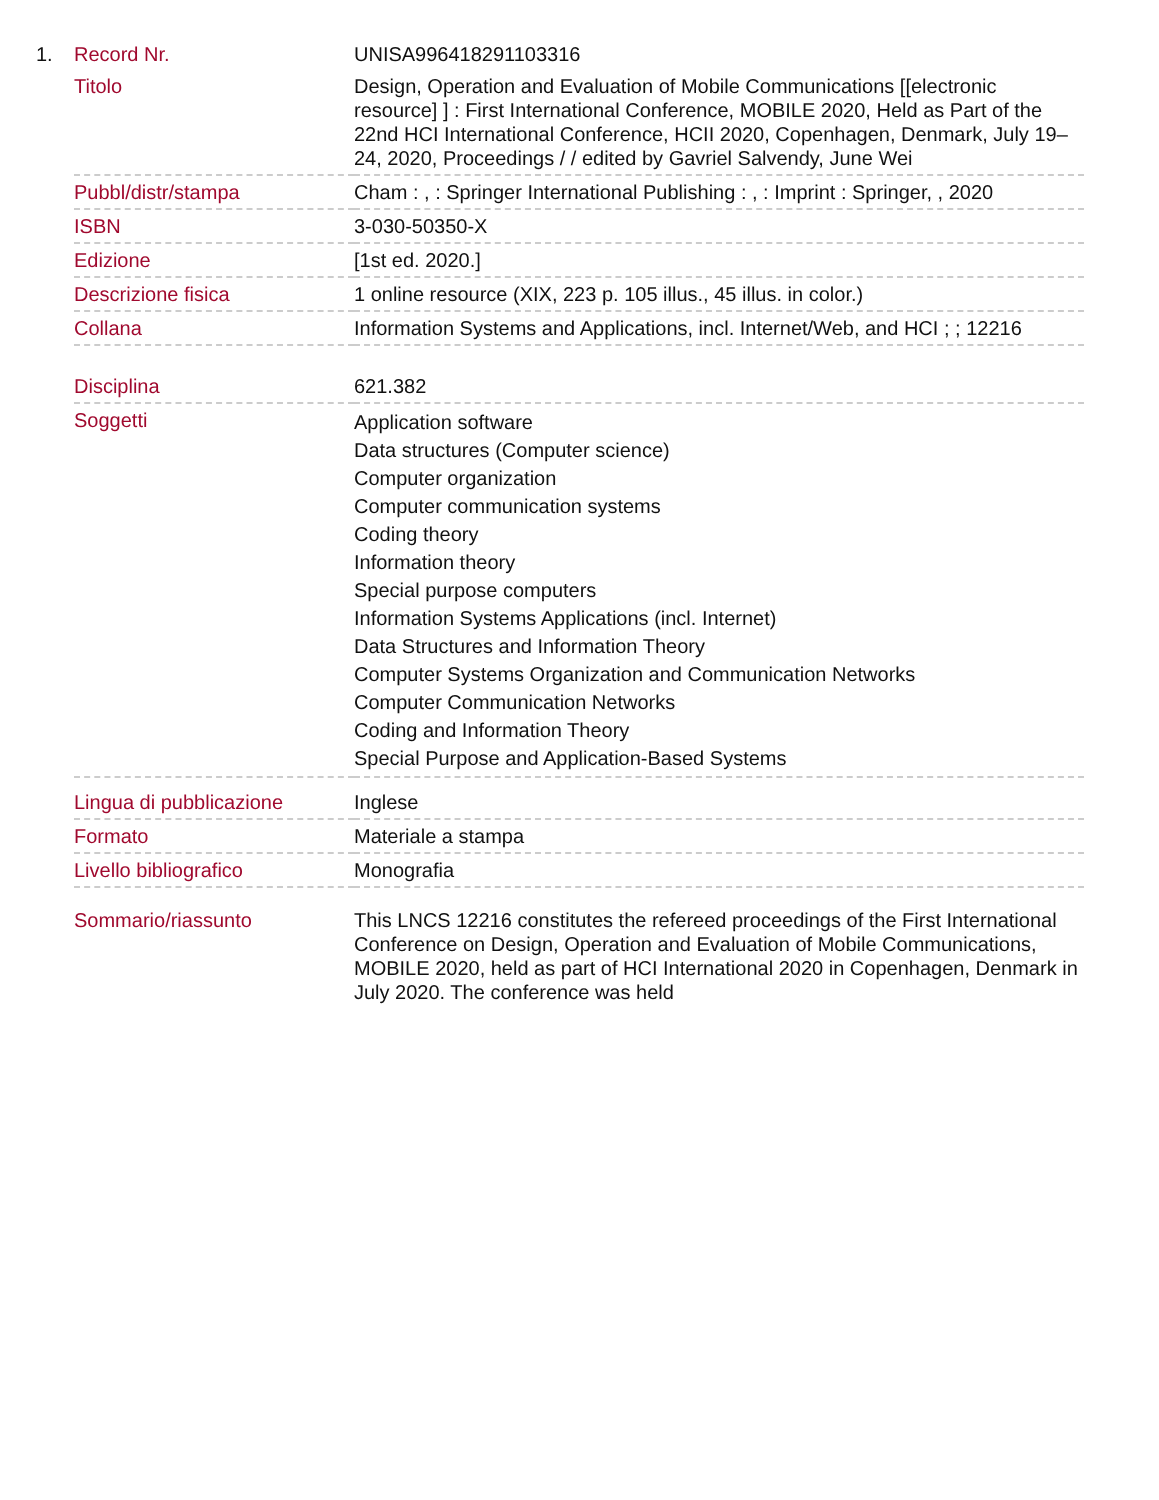| 1. | Record Nr. | UNISA996418291103316 |
| | Titolo | Design, Operation and Evaluation of Mobile Communications [[electronic resource] ] : First International Conference, MOBILE 2020, Held as Part of the 22nd HCI International Conference, HCII 2020, Copenhagen, Denmark, July 19–24, 2020, Proceedings / / edited by Gavriel Salvendy, June Wei |
| | Pubbl/distr/stampa | Cham : , : Springer International Publishing : , : Imprint : Springer, , 2020 |
| | ISBN | 3-030-50350-X |
| | Edizione | [1st ed. 2020.] |
| | Descrizione fisica | 1 online resource (XIX, 223 p. 105 illus., 45 illus. in color.) |
| | Collana | Information Systems and Applications, incl. Internet/Web, and HCI ; ; 12216 |
| | Disciplina | 621.382 |
| | Soggetti | Application software Data structures (Computer science) Computer organization Computer communication systems Coding theory Information theory Special purpose computers Information Systems Applications (incl. Internet) Data Structures and Information Theory Computer Systems Organization and Communication Networks Computer Communication Networks Coding and Information Theory Special Purpose and Application-Based Systems |
| | Lingua di pubblicazione | Inglese |
| | Formato | Materiale a stampa |
| | Livello bibliografico | Monografia |
| | Sommario/riassunto | This LNCS 12216 constitutes the refereed proceedings of the First International Conference on Design, Operation and Evaluation of Mobile Communications, MOBILE 2020, held as part of HCI International 2020 in Copenhagen, Denmark in July 2020. The conference was held |